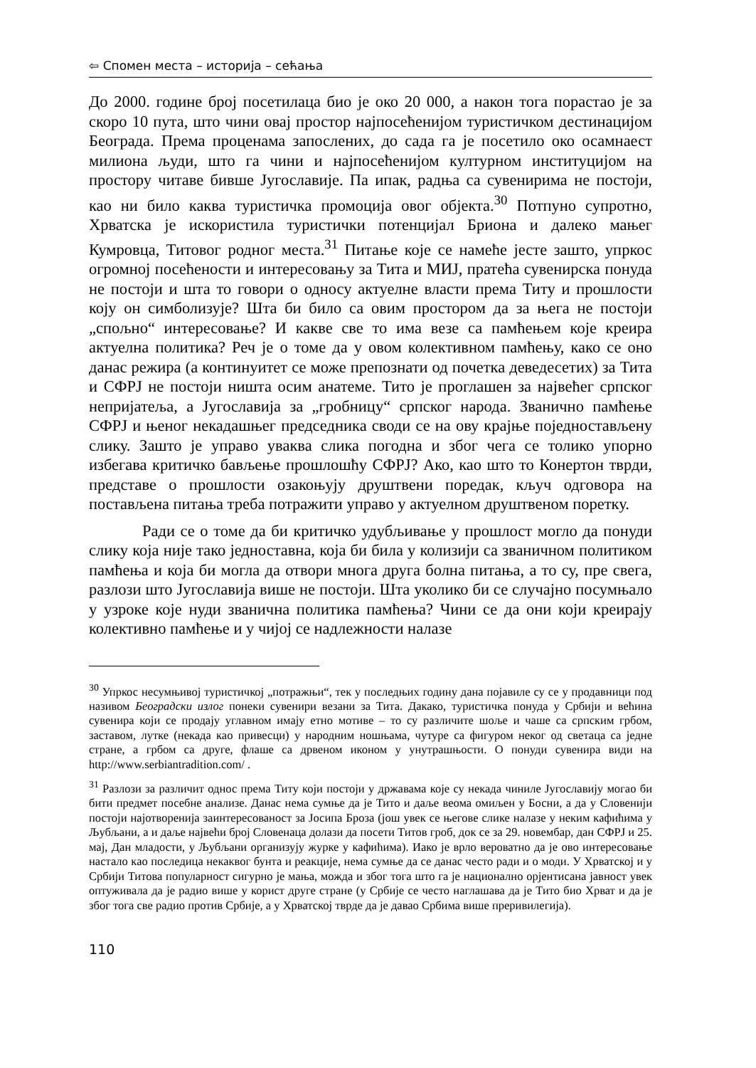⇦ Спомен места – историја – сећања
До 2000. године број посетилаца био је око 20 000, а након тога порастао је за скоро 10 пута, што чини овај простор најпосећенијом туристичком дестинацијом Београда. Према проценама запослених, до сада га је посетило око осамнаест милиона људи, што га чини и најпосећенијом културном институцијом на простору читаве бивше Југославије. Па ипак, радња са сувенирима не постоји, као ни било каква туристичка промоција овог објекта.<sup>30</sup> Потпуно супротно, Хрватска је искористила туристички потенцијал Бриона и далеко мањег Кумровца, Титовог родног места.<sup>31</sup> Питање које се намеће јесте зашто, упркос огромној посећености и интересовању за Тита и МИЈ, пратећа сувенирска понуда не постоји и шта то говори о односу актуелне власти према Титу и прошлости коју он симболизује? Шта би било са овим простором да за њега не постоји „спољно“ интересовање? И какве све то има везе са памћењем које креира актуелна политика? Реч је о томе да у овом колективном памћењу, како се оно данас режира (а континуитет се може препознати од почетка деведесетих) за Тита и СФРЈ не постоји ништа осим анатеме. Тито је проглашен за највећег српског непријатеља, а Југославија за „гробницу“ српског народа. Званично памћење СФРЈ и њеног некадашњег председника своди се на ову крајње поједностављену слику. Зашто је управо уваква слика погодна и због чега се толико упорно избегава критичко бављење прошлошћу СФРЈ? Ако, као што то Конертон тврди, представе о прошлости озакоњују друштвени поредак, кључ одговора на постављена питања треба потражити управо у актуелном друштвеном поретку.
Ради се о томе да би критичко удубљивање у прошлост могло да понуди слику која није тако једноставна, која би била у колизији са званичном политиком памћења и која би могла да отвори многа друга болна питања, а то су, пре свега, разлози што Југославија више не постоји. Шта уколико би се случајно посумњало у узроке које нуди званична политика памћења? Чини се да они који креирају колективно памћење и у чијој се надлежности налазе
<sup>30</sup> Упркос несумњивој туристичкој „потражњи“, тек у последњих годину дана појавиле су се у продавници под називом Београдски излог понеки сувенири везани за Тита. Дакако, туристичка понуда у Србији и већина сувенира који се продају углавном имају етно мотиве – то су различите шоље и чаше са српским грбом, заставом, лутке (некада као привесци) у народним ношњама, чутуре са фигуром неког од светаца са једне стране, а грбом са друге, флаше са дрвеном иконом у унутрашњости. О понуди сувенира види на http://www.serbiantradition.com/ .
<sup>31</sup> Разлози за различит однос према Титу који постоји у државама које су некада чиниле Југославију могао би бити предмет посебне анализе. Данас нема сумње да је Тито и даље веома омиљен у Босни, а да у Словенији постоји најотворенија заинтересованост за Јосипа Броза (још увек се његове слике налазе у неким кафићима у Љубљани, а и даље највећи број Словенаца долази да посети Титов гроб, док се за 29. новембар, дан СФРЈ и 25. мај, Дан младости, у Љубљани организују журке у кафићима). Иако је врло вероватно да је ово интересовање настало као последица некаквог бунта и реакције, нема сумње да се данас често ради и о моди. У Хрватској и у Србији Титова популарност сигурно је мања, можда и због тога што га је национално орјентисана јавност увек оптуживала да је радио више у корист друге стране (у Србије се често наглашава да је Тито био Хрват и да је због тога све радио против Србије, а у Хрватској тврде да је давао Србима више преривилегија).
110